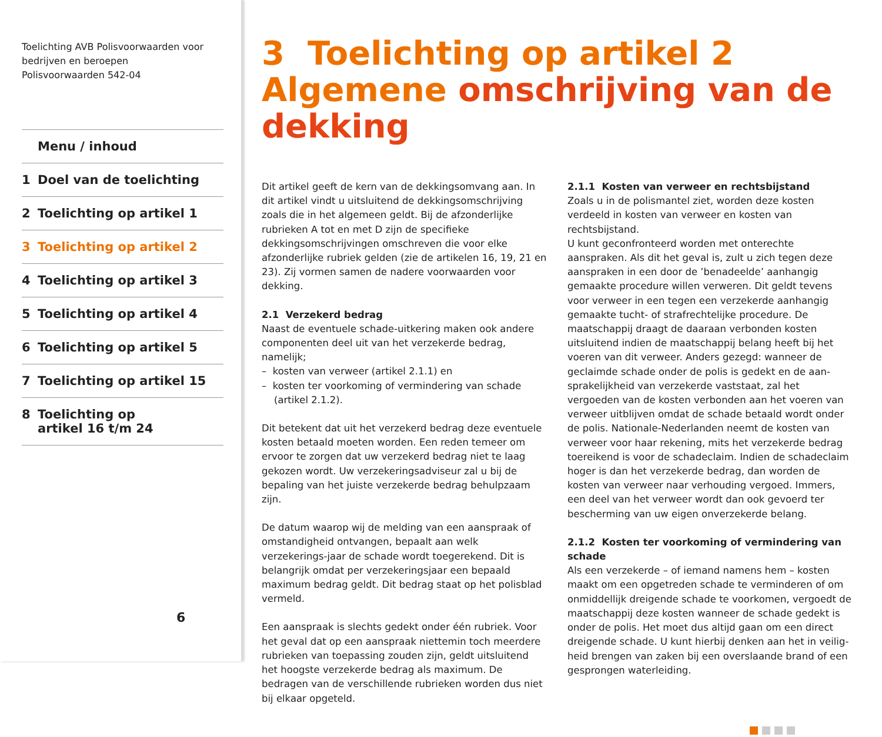Toelichting AVB Polisvoorwaarden voor
bedrijven en beroepen
Polisvoorwaarden 542-04
Menu / inhoud
1 Doel van de toelichting
2 Toelichting op artikel 1
3 Toelichting op artikel 2
4 Toelichting op artikel 3
5 Toelichting op artikel 4
6 Toelichting op artikel 5
7 Toelichting op artikel 15
8 Toelichting op
artikel 16 t/m 24
6
3 Toelichting op artikel 2 Algemene omschrijving van de dekking
Dit artikel geeft de kern van de dekkingsomvang aan. In dit artikel vindt u uitsluitend de dekkingsomschrijving zoals die in het algemeen geldt. Bij de afzonderlijke rubrieken A tot en met D zijn de specifieke dekkingsomschrijvingen omschreven die voor elke afzonderlijke rubriek gelden (zie de artikelen 16, 19, 21 en 23). Zij vormen samen de nadere voorwaarden voor dekking.
2.1 Verzekerd bedrag
Naast de eventuele schade-uitkering maken ook andere componenten deel uit van het verzekerde bedrag, namelijk;
– kosten van verweer (artikel 2.1.1) en
– kosten ter voorkoming of vermindering van schade
(artikel 2.1.2).
Dit betekent dat uit het verzekerd bedrag deze eventuele kosten betaald moeten worden. Een reden temeer om ervoor te zorgen dat uw verzekerd bedrag niet te laag gekozen wordt. Uw verzekeringsadviseur zal u bij de bepaling van het juiste verzekerde bedrag behulpzaam zijn.
De datum waarop wij de melding van een aanspraak of omstandigheid ontvangen, bepaalt aan welk verzekerings-jaar de schade wordt toegerekend. Dit is belangrijk omdat per verzekeringsjaar een bepaald maximum bedrag geldt. Dit bedrag staat op het polisblad vermeld.
Een aanspraak is slechts gedekt onder één rubriek. Voor het geval dat op een aanspraak niettemin toch meerdere rubrieken van toepassing zouden zijn, geldt uitsluitend het hoogste verzekerde bedrag als maximum. De bedragen van de verschillende rubrieken worden dus niet bij elkaar opgeteld.
2.1.1 Kosten van verweer en rechtsbijstand
Zoals u in de polismantel ziet, worden deze kosten verdeeld in kosten van verweer en kosten van rechtsbijstand.
U kunt geconfronteerd worden met onterechte aanspraken. Als dit het geval is, zult u zich tegen deze aanspraken in een door de ’benadeelde’ aanhangig gemaakte procedure willen verweren. Dit geldt tevens voor verweer in een tegen een verzekerde aanhangig gemaakte tucht- of strafrechtelijke procedure. De maatschappij draagt de daaraan verbonden kosten uitsluitend indien de maatschappij belang heeft bij het voeren van dit verweer. Anders gezegd: wanneer de geclaimde schade onder de polis is gedekt en de aan-sprakelijkheid van verzekerde vaststaat, zal het vergoeden van de kosten verbonden aan het voeren van verweer uitblijven omdat de schade betaald wordt onder de polis. Nationale-Nederlanden neemt de kosten van verweer voor haar rekening, mits het verzekerde bedrag toereikend is voor de schadeclaim. Indien de schadeclaim hoger is dan het verzekerde bedrag, dan worden de kosten van verweer naar verhouding vergoed. Immers, een deel van het verweer wordt dan ook gevoerd ter bescherming van uw eigen onverzekerde belang.
2.1.2 Kosten ter voorkoming of vermindering van schade
Als een verzekerde – of iemand namens hem – kosten maakt om een opgetreden schade te verminderen of om onmiddellijk dreigende schade te voorkomen, vergoedt de maatschappij deze kosten wanneer de schade gedekt is onder de polis. Het moet dus altijd gaan om een direct dreigende schade. U kunt hierbij denken aan het in veilig-heid brengen van zaken bij een overslaande brand of een gesprongen waterleiding.